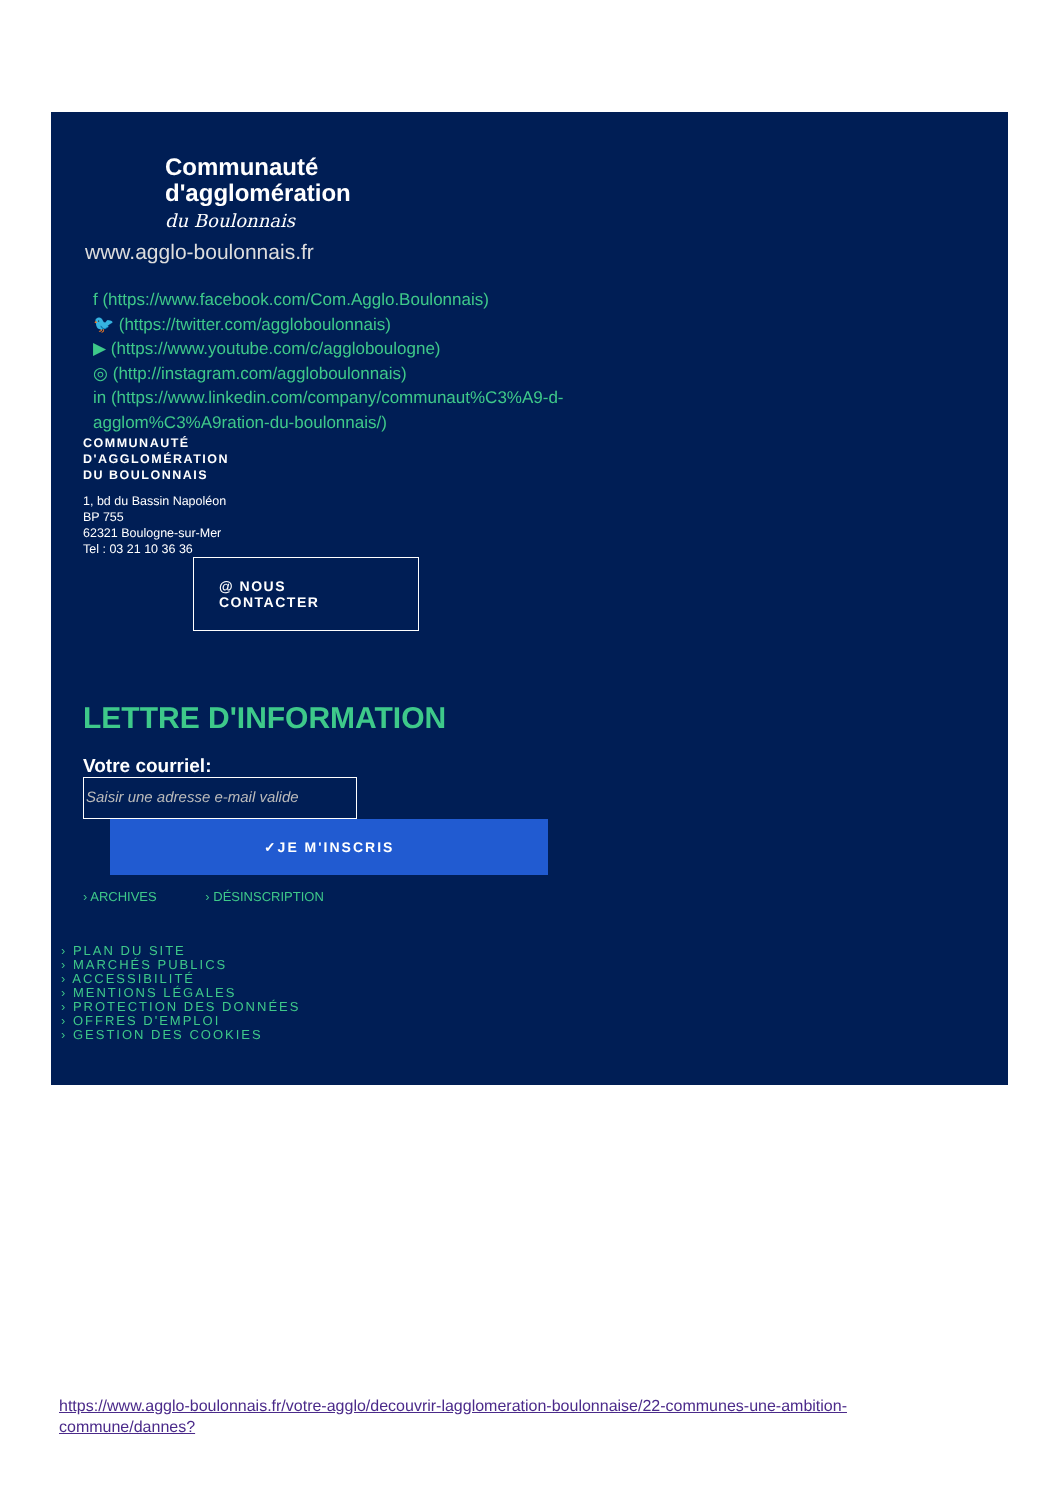Communauté
d'agglomération
du Boulonnais
www.agglo-boulonnais.fr
f (https://www.facebook.com/Com.Agglo.Boulonnais)
🐦 (https://twitter.com/aggloboulonnais)
▶ (https://www.youtube.com/c/aggloboulogne)
◎ (http://instagram.com/aggloboulonnais)
in (https://www.linkedin.com/company/communaut%C3%A9-d-
agglom%C3%A9ration-du-boulonnais/)
COMMUNAUTÉ
D'AGGLOMÉRATION
DU BOULONNAIS
1, bd du Bassin Napoléon
BP 755
62321 Boulogne-sur-Mer
Tel : 03 21 10 36 36
@ NOUS
CONTACTER
LETTRE D'INFORMATION
Votre courriel:
Saisir une adresse e-mail valide
✓JE M'INSCRIS
› ARCHIVES › DÉSINSCRIPTION
› PLAN DU SITE
› MARCHÉS PUBLICS
› ACCESSIBILITÉ
› MENTIONS LÉGALES
› PROTECTION DES DONNÉES
› OFFRES D'EMPLOI
› GESTION DES COOKIES
https://www.agglo-boulonnais.fr/votre-agglo/decouvrir-lagglomeration-boulonnaise/22-communes-une-ambition-commune/dannes?